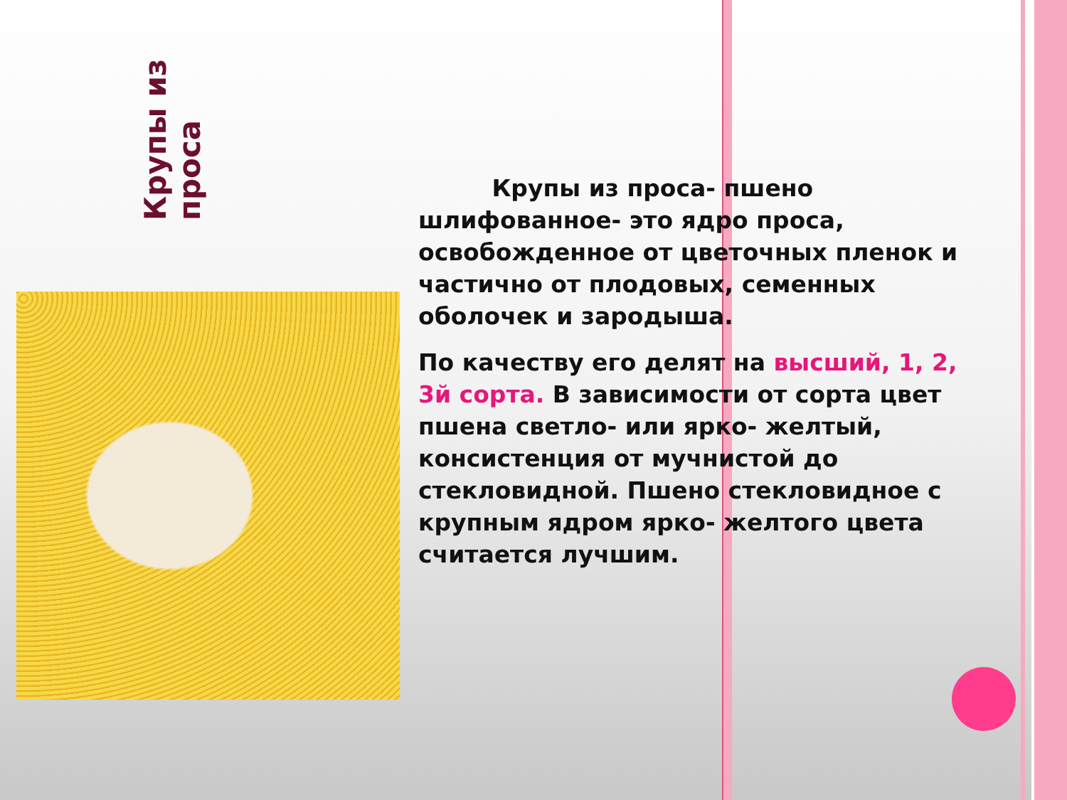Крупы из проса
Крупы из проса- пшено шлифованное- это ядро проса, освобожденное от цветочных пленок и частично от плодовых, семенных оболочек и зародыша.
По качеству его делят на высший, 1, 2, 3й сорта. В зависимости от сорта цвет пшена светло- или ярко- желтый, консистенция от мучнистой до стекловидной. Пшено стекловидное с крупным ядром ярко- желтого цвета считается лучшим.